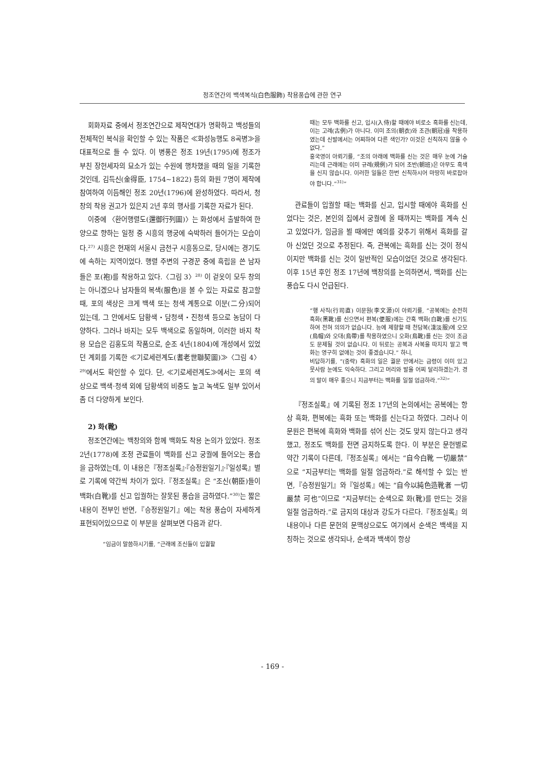정조연간의 백색복식(白色服飾) 착용풍습에 관한 연구
회화자료 중에서 정조연간으로 제작연대가 명확하고 백성들의 전체적인 복식을 확인할 수 있는 작품은 ≪화성능행도 8곡병≫을 대표적으로 들 수 있다. 이 병풍은 정조 19년(1795)에 정조가 부친 장헌세자의 묘소가 있는 수원에 행차했을 때의 일을 기록한 것인데, 김득신(金得臣, 1754~1822) 등의 화원 7명이 제작에 참여하여 이듬해인 정조 20년(1796)에 완성하였다. 따라서, 청창의 착용 권고가 있은지 2년 후의 행사를 기록한 자료가 된다.
이중에 〈환어행렬도(還御行列圖)〉는 화성에서 출발하여 한양으로 향하는 일정 중 시흥의 행궁에 숙박하러 들어가는 모습이다.<sup>27)</sup> 시흥은 현재의 서울시 금천구 시흥동으로, 당시에는 경기도에 속하는 지역이었다. 행렬 주변의 구경꾼 중에 흑립을 쓴 남자들은 포(袍)를 착용하고 있다.〈그림 3〉<sup>28)</sup> 이 겉옷이 모두 창의는 아니겠으나 남자들의 복색(服色)을 볼 수 있는 자료로 참고할 때, 포의 색상은 크게 백색 또는 청색 계통으로 이분(二分)되어 있는데, 그 안에서도 담황색・담청색・진청색 등으로 농담이 다양하다. 그러나 바지는 모두 백색으로 동일하며, 이러한 바지 착용 모습은 김홍도의 작품으로, 순조 4년(1804)에 개성에서 있었던 계회를 기록한 ≪기로세련계도(耆老世聯契圖)≫〈그림 4〉<sup>29)</sup>에서도 확인할 수 있다. 단, ≪기로세련계도≫에서는 포의 색상으로 백색·청색 외에 담황색의 비중도 높고 녹색도 일부 있어서 좀 더 다양하게 보인다.
2) 화(靴)
정조연간에는 백창의와 함께 백화도 착용 논의가 있었다. 정조 2년(1778)에 조정 관료들이 백화를 신고 궁궐에 들어오는 풍습을 금하였는데, 이 내용은『정조실록』·『승정원일기』·『일성록』별로 기록에 약간씩 차이가 있다.『정조실록』은 “조신(朝臣)들이 백화(白靴)를 신고 입궐하는 잘못된 풍습을 금하였다.”<sup>30)</sup>는 짧은 내용이 전부인 반면,『승정원일기』에는 착용 풍습이 자세하게 표현되어있으므로 이 부분을 살펴보면 다음과 같다.
“임금이 말씀하시기를, “근래에 조신들이 입궐할
때는 모두 백화를 신고, 입시(入侍)할 때에야 비로소 흑화를 신는데, 이는 고례(古例)가 아니다. 이미 조의(朝衣)와 조관(朝冠)을 착용하였는데 신발에서는 어찌하여 다른 색인가? 이것은 신칙하지 않을 수 없다.”
홍국영이 아뢰기를, “조의 아래에 백화를 신는 것은 매우 눈에 거슬리는데 근래에는 이미 규례(規例)가 되어 조반(朝班)은 아무도 흑색을 신지 않습니다. 이러한 일들은 한번 신칙하시어 마땅히 바로잡아야 합니다.”<sup>31)</sup>”
관료들이 입궐할 때는 백화를 신고, 입시할 때에야 흑화를 신었다는 것은, 본인의 집에서 궁궐에 올 때까지는 백화를 계속 신고 있었다가, 임금을 뵐 때에만 예의를 갖추기 위해서 흑화를 갈아 신었던 것으로 추정된다. 즉, 관복에는 흑화를 신는 것이 정식이지만 백화를 신는 것이 일반적인 모습이었던 것으로 생각된다. 이후 15년 후인 정조 17년에 백창의를 논의하면서, 백화를 신는 풍습도 다시 언급된다.
“행 사직(行司直) 이문원(李文源)이 아뢰기를, “공복에는 순전히 흑화(黑靴)를 신으면서 편복(便服)에는 간혹 백화(白靴)를 신기도 하여 전혀 의의가 없습니다. 능에 제향할 때 천담복(淺淡服)에 오모(烏帽)와 오대(烏帶)를 착용하였으니 오화(烏靴)를 신는 것이 조금도 문제될 것이 없습니다. 이 뒤로는 공복과 사복을 따지지 말고 백화는 영구히 없애는 것이 좋겠습니다.” 하니,
비답하기를, “(중략) 흑화의 일은 궐문 안에서는 금령이 이미 있고 뭇사람 눈에도 익숙하다. 그리고 머리와 발을 어찌 달리하겠는가. 경의 말이 매우 좋으니 지금부터는 백화를 일절 엄금하라.”<sup>32)</sup>”
『정조실록』에 기록된 정조 17년의 논의에서는 공복에는 항상 흑화, 편복에는 흑화 또는 백화를 신는다고 하였다. 그러나 이문원은 편복에 흑화와 백화를 섞어 신는 것도 맞지 않는다고 생각했고, 정조도 백화를 전면 금지하도록 한다. 이 부분은 문헌별로 약간 기록이 다른데,『정조실록』에서는 “自今白靴 一切嚴禁”으로 “지금부터는 백화를 일절 엄금하라.”로 해석할 수 있는 반면,『승정원일기』와『일성록』에는 “自今以純色造靴者 一切嚴禁 可也”이므로 “지금부터는 순색으로 화(靴)를 만드는 것을 일절 엄금하라.”로 금지의 대상과 강도가 다르다.『정조실록』의 내용이나 다른 문헌의 문맥상으로도 여기에서 순색은 백색을 지칭하는 것으로 생각되나, 순색과 백색이 항상
- 169 -